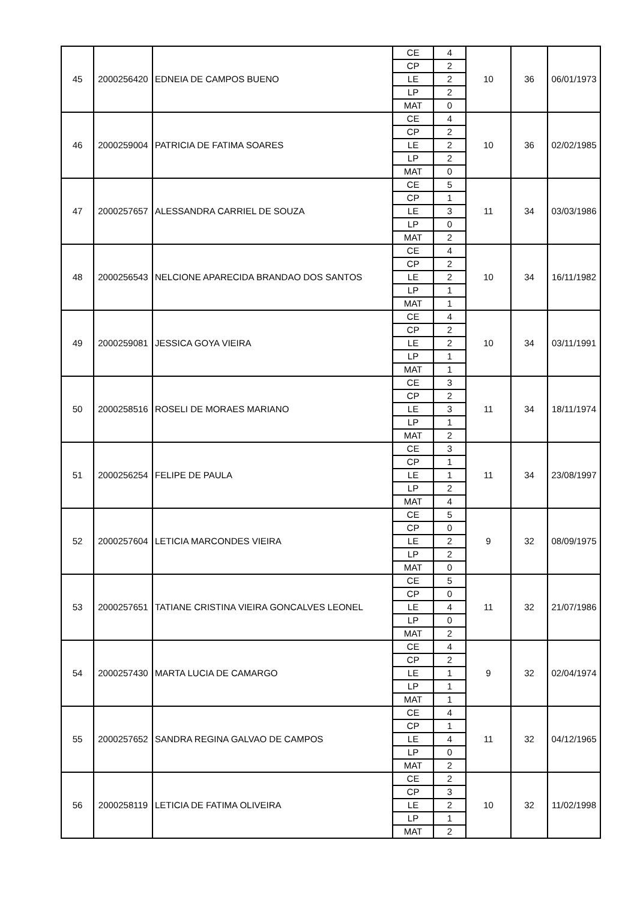| 45 | 2000256420 | EDNEIA DE CAMPOS BUENO | CE | 4 | 10 | 36 | 06/01/1973 |
| | | | CP | 2 | | | |
| | | | LE | 2 | | | |
| | | | LP | 2 | | | |
| | | | MAT | 0 | | | |
| 46 | 2000259004 | PATRICIA DE FATIMA SOARES | CE | 4 | 10 | 36 | 02/02/1985 |
| | | | CP | 2 | | | |
| | | | LE | 2 | | | |
| | | | LP | 2 | | | |
| | | | MAT | 0 | | | |
| 47 | 2000257657 | ALESSANDRA CARRIEL DE SOUZA | CE | 5 | 11 | 34 | 03/03/1986 |
| | | | CP | 1 | | | |
| | | | LE | 3 | | | |
| | | | LP | 0 | | | |
| | | | MAT | 2 | | | |
| 48 | 2000256543 | NELCIONE APARECIDA BRANDAO DOS SANTOS | CE | 4 | 10 | 34 | 16/11/1982 |
| | | | CP | 2 | | | |
| | | | LE | 2 | | | |
| | | | LP | 1 | | | |
| | | | MAT | 1 | | | |
| 49 | 2000259081 | JESSICA GOYA VIEIRA | CE | 4 | 10 | 34 | 03/11/1991 |
| | | | CP | 2 | | | |
| | | | LE | 2 | | | |
| | | | LP | 1 | | | |
| | | | MAT | 1 | | | |
| 50 | 2000258516 | ROSELI DE MORAES MARIANO | CE | 3 | 11 | 34 | 18/11/1974 |
| | | | CP | 2 | | | |
| | | | LE | 3 | | | |
| | | | LP | 1 | | | |
| | | | MAT | 2 | | | |
| 51 | 2000256254 | FELIPE DE PAULA | CE | 3 | 11 | 34 | 23/08/1997 |
| | | | CP | 1 | | | |
| | | | LE | 1 | | | |
| | | | LP | 2 | | | |
| | | | MAT | 4 | | | |
| 52 | 2000257604 | LETICIA MARCONDES VIEIRA | CE | 5 | 9 | 32 | 08/09/1975 |
| | | | CP | 0 | | | |
| | | | LE | 2 | | | |
| | | | LP | 2 | | | |
| | | | MAT | 0 | | | |
| 53 | 2000257651 | TATIANE CRISTINA VIEIRA GONCALVES LEONEL | CE | 5 | 11 | 32 | 21/07/1986 |
| | | | CP | 0 | | | |
| | | | LE | 4 | | | |
| | | | LP | 0 | | | |
| | | | MAT | 2 | | | |
| 54 | 2000257430 | MARTA LUCIA DE CAMARGO | CE | 4 | 9 | 32 | 02/04/1974 |
| | | | CP | 2 | | | |
| | | | LE | 1 | | | |
| | | | LP | 1 | | | |
| | | | MAT | 1 | | | |
| 55 | 2000257652 | SANDRA REGINA GALVAO DE CAMPOS | CE | 4 | 11 | 32 | 04/12/1965 |
| | | | CP | 1 | | | |
| | | | LE | 4 | | | |
| | | | LP | 0 | | | |
| | | | MAT | 2 | | | |
| 56 | 2000258119 | LETICIA DE FATIMA OLIVEIRA | CE | 2 | 10 | 32 | 11/02/1998 |
| | | | CP | 3 | | | |
| | | | LE | 2 | | | |
| | | | LP | 1 | | | |
| | | | MAT | 2 | | | |